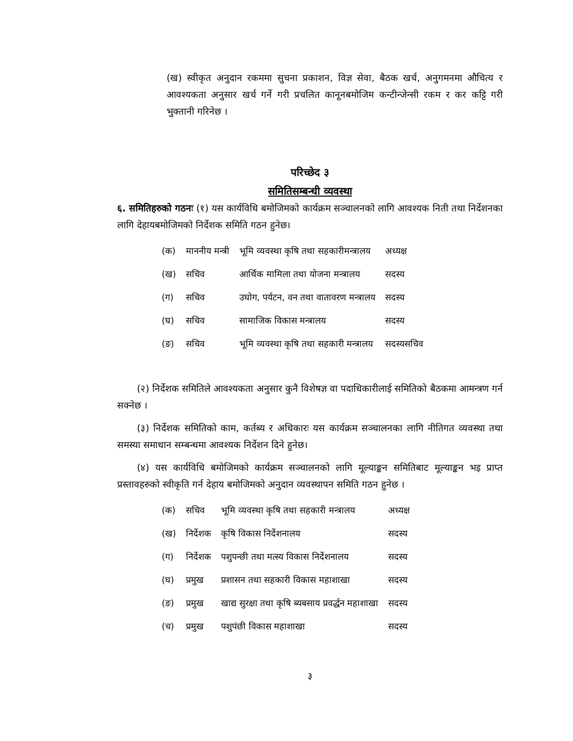(ख) स्वीकृत अनुदान रकममा सुचना प्रकाशन, विज्ञ सेवा, बैठक खर्च, अनुगमनमा औचित्य र आवश्यकता अनुसार खर्च गर्ने गरी प्रचलित कानूनबमोजिम कन्टीन्जेन्सी रकम र कर कट्टि गरी भुक्तानी गरिनेछ ।
परिच्छेद ३
समितिसम्बन्धी व्यवस्था
६. समितिहरुको गठनः (१) यस कार्यविधि बमोजिमको कार्यक्रम सञ्चालनको लागि आवश्यक निती तथा निर्देशनका लागि देहायबमोजिमको निर्देशक समिति गठन हुनेछ।
| (क) | माननीय मन्त्री | भूमि व्यवस्था कृषि तथा सहकारीमन्त्रालय | अध्यक्ष |
| (ख) | सचिव | आर्थिक मामिला तथा योजना मन्त्रालय | सदस्य |
| (ग) | सचिव | उघोग, पर्यटन, वन तथा वातावरण मन्त्रालय | सदस्य |
| (घ) | सचिव | सामाजिक विकास मन्त्रालय | सदस्य |
| (ङ) | सचिव | भूमि व्यवस्था कृषि तथा सहकारी मन्त्रालय | सदस्यसचिव |
(२) निर्देशक समितिले आवश्यकता अनुसार कुनै विशेषज्ञ वा पदाधिकारीलाई समितिको बैठकमा आमन्त्रण गर्न सक्नेछ ।
(३) निर्देशक समितिको काम, कर्तब्य र अधिकारः यस कार्यक्रम सञ्चालनका लागि नीतिगत व्यवस्था तथा समस्या समाधान सम्बन्धमा आवश्यक निर्देशन दिने हुनेछ।
(४) यस कार्यविधि बमोजिमको कार्यक्रम सञ्चालनको लागि मूल्याङ्कन समितिबाट मूल्याङ्कन भइ प्राप्त प्रस्तावहरुको स्वीकृति गर्न देहाय बमोजिमको अनुदान व्यवस्थापन समिति गठन हुनेछ ।
| (क) | सचिव | भूमि व्यवस्था कृषि तथा सहकारी मन्त्रालय | अध्यक्ष |
| (ख) | निर्देशक | कृषि विकास निर्देशनालय | सदस्य |
| (ग) | निर्देशक | पशुपन्छी तथा मत्स्य विकास निर्देशनालय | सदस्य |
| (घ) | प्रमुख | प्रशासन तथा सहकारी विकास महाशाखा | सदस्य |
| (ङ) | प्रमुख | खाद्य सुरक्षा तथा कृषि ब्यबसाय प्रवर्द्धन महाशाखा | सदस्य |
| (च) | प्रमुख | पशुपंछी विकास महाशाखा | सदस्य |
३